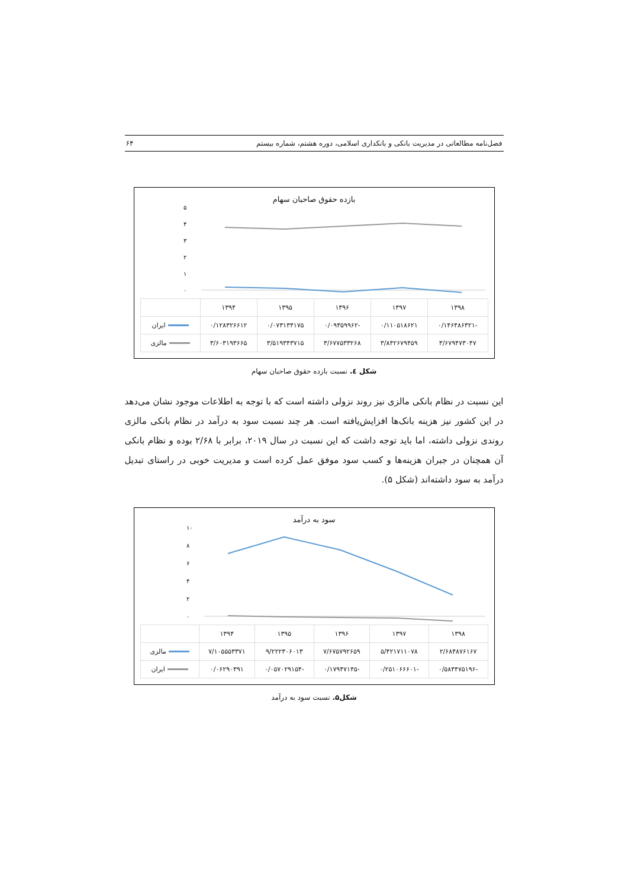فصل‌نامه مطالعاتی در مدیریت بانکی و بانکداری اسلامی، دوره هشتم، شماره بیستم ۶۴
بازده حقوق صاحبان سهام
۵
۴
۳
۲
۱
۰
| ۱۳۹۸ | ۱۳۹۷ | ۱۳۹۶ | ۱۳۹۵ | ۱۳۹۴ | |
| --- | --- | --- | --- | --- | --- |
| -۰/۱۴۶۴۸۶۳۲۱ | ۰/۱۱۰۵۱۸۶۲۱ | -۰/۰۹۳۵۹۹۶۲ | ۰/۰۷۳۱۳۴۱۷۵ | ۰/۱۲۸۳۲۶۶۱۲ | ایران |
| ۳/۶۷۹۴۷۳۰۴۷ | ۳/۸۴۲۶۷۹۴۵۹ | ۳/۶۷۷۵۳۳۲۶۸ | ۳/۵۱۹۳۴۳۷۱۵ | ۳/۶۰۳۱۹۳۶۶۵ | مالزی |
شکل ٤. نسبت بازده حقوق صاحبان سهام
این نسبت در نظام بانکی مالزی نیز روند نزولی داشته است که با توجه به اطلاعات موجود نشان می‌دهد در این کشور نیز هزینه بانک‌ها افزایش‌یافته است. هر چند نسبت سود به درآمد در نظام بانکی مالزی روندی نزولی داشته، اما باید توجه داشت که این نسبت در سال ۲۰۱۹، برابر با ۲/۶۸ بوده و نظام بانکی آن همچنان در جبران هزینه‌ها و کسب سود موفق عمل کرده است و مدیریت خوبی در راستای تبدیل درآمد به سود داشته‌اند (شکل ۵).
سود به درآمد
۱۰
۸
۶
۴
۲
۰
| ۱۳۹۸ | ۱۳۹۷ | ۱۳۹۶ | ۱۳۹۵ | ۱۳۹۴ | |
| --- | --- | --- | --- | --- | --- |
| ۲/۶۸۴۸۷۶۱۶۷ | ۵/۴۲۱۷۱۱۰۷۸ | ۷/۶۷۵۷۹۲۶۵۹ | ۹/۲۲۲۳۰۶۰۱۳ | ۷/۱۰۵۵۵۳۳۷۱ | مالزی |
| -۰/۵۸۴۴۷۵۱۹۶ | -۰/۲۵۱۰۶۶۶۰۱ | -۰/۱۷۹۴۷۱۴۵ | -۰/۰۵۷۰۲۹۱۵۴ | ۰/۰۶۲۹۰۳۹۱ | ایران |
شکل۵. نسبت سود به درآمد